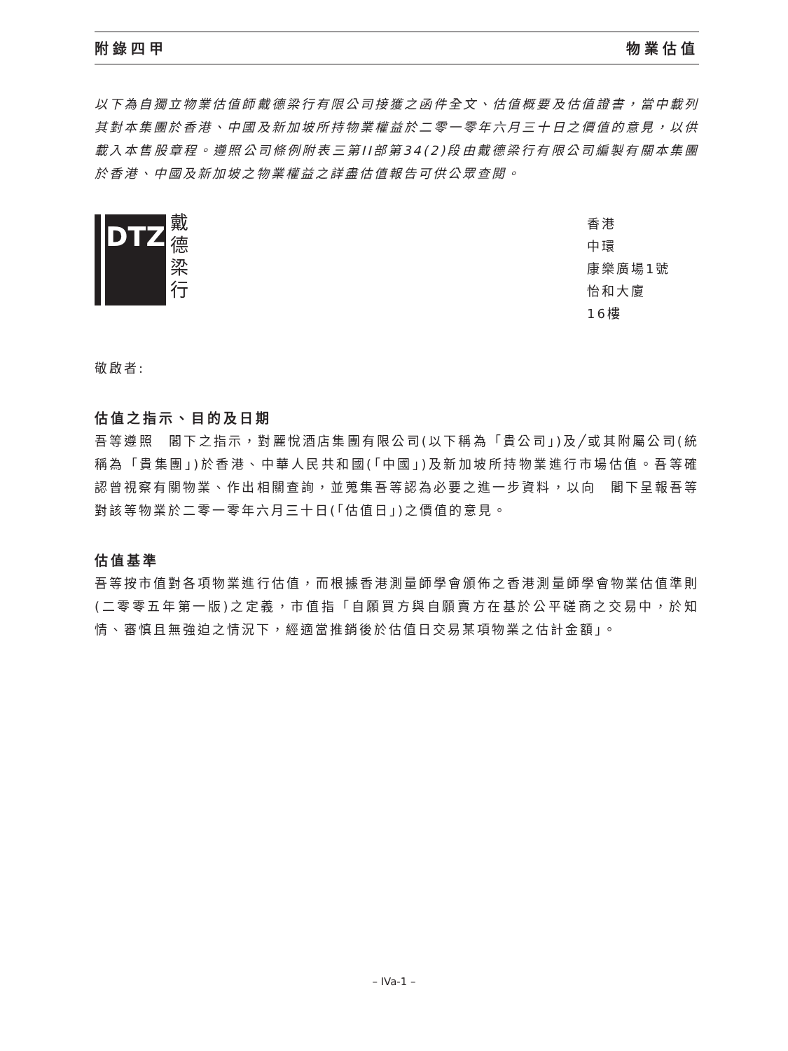附錄四甲 物業估值
以下為自獨立物業估值師戴德梁行有限公司接獲之函件全文、估值概要及估值證書，當中載列其對本集團於香港、中國及新加坡所持物業權益於二零一零年六月三十日之價值的意見，以供載入本售股章程。遵照公司條例附表三第II部第34(2)段由戴德梁行有限公司編製有關本集團於香港、中國及新加坡之物業權益之詳盡估值報告可供公眾查閱。
DTZ
戴
德
梁
行
香港
中環
康樂廣場1號
怡和大廈
16樓
敬啟者:
估值之指示、目的及日期
吾等遵照　閣下之指示，對麗悅酒店集團有限公司(以下稱為「貴公司」)及╱或其附屬公司(統稱為「貴集團」)於香港、中華人民共和國(「中國」)及新加坡所持物業進行市場估值。吾等確認曾視察有關物業、作出相關查詢，並蒐集吾等認為必要之進一步資料，以向　閣下呈報吾等對該等物業於二零一零年六月三十日(「估值日」)之價值的意見。
估值基準
吾等按市值對各項物業進行估值，而根據香港測量師學會頒佈之香港測量師學會物業估值準則(二零零五年第一版)之定義，市值指「自願買方與自願賣方在基於公平磋商之交易中，於知情、審慎且無強迫之情況下，經適當推銷後於估值日交易某項物業之估計金額」。
– IVa-1 –